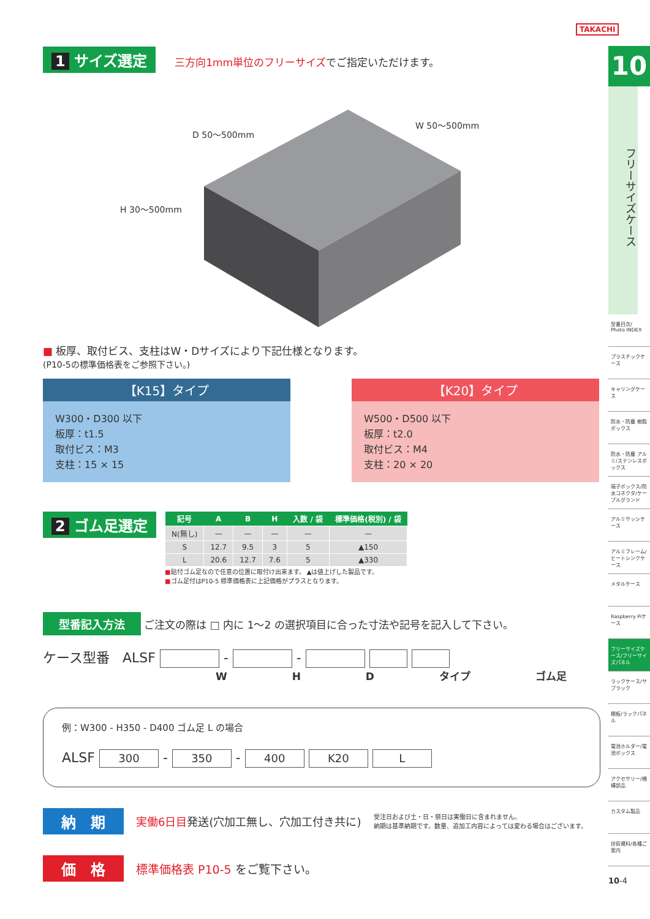TAKACHI
1 サイズ選定 三方向1mm単位のフリーサイズ でご指定いただけます。
D 50〜500mm
W 50〜500mm
H 30〜500mm
■ 板厚、取付ビス、支柱はW・Dサイズにより下記仕様となります。
(P10-5の標準価格表をご参照下さい。)
【K15】タイプ
W300・D300 以下
板厚：t1.5
取付ビス：M3
支柱：15 × 15
【K20】タイプ
W500・D500 以下
板厚：t2.0
取付ビス：M4
支柱：20 × 20
2 ゴム足選定
| 記号 | A | B | H | 入数 / 袋 | 標準価格(税別) / 袋 |
| --- | --- | --- | --- | --- | --- |
| N(無し) | — | — | — | — | — |
| S | 12.7 | 9.5 | 3 | 5 | ▲150 |
| L | 20.6 | 12.7 | 7.6 | 5 | ▲330 |
■貼付ゴム足なので任意の位置に取付け出来ます。 ▲は値上げした製品です。
■ゴム足付はP10-5 標準価格表に上記価格がプラスとなります。
型番記入方法 ご注文の際は □ 内に 1〜2 の選択項目に合った寸法や記号を記入して下さい。
ケース型番 ALSF - -
W H D タイプ ゴム足
例：W300 - H350 - D400 ゴム足 L の場合
ALSF 300 - 350 - 400 K20 L
納　期 実働6日目発送(穴加工無し、穴加工付き共に) 受注日および土・日・祭日は実働日に含まれません。
納期は基準納期です。数量、追加工内容によっては変わる場合はございます。
価　格 標準価格表 P10-5 をご覧下さい。
10
フリーサイズケース
型番目次/ Photo INDEX
プラスチックケース
キャリングケース
防水・防塵 樹脂ボックス
防水・防塵 アルミ/ステンレスボックス
端子ボックス/防水コネクタ/ケーブルグランド
アルミサッシケース
アルミフレーム/ヒートシンクケース
メタルケース
Raspberry Piケース
フリーサイズケース/フリーサイズパネル
ラックケース/サブラック
棚板/ラックパネル
電池ホルダー/電池ボックス
アクセサリー/機構部品
カスタム製品
技術資料/各種ご案内
10-4